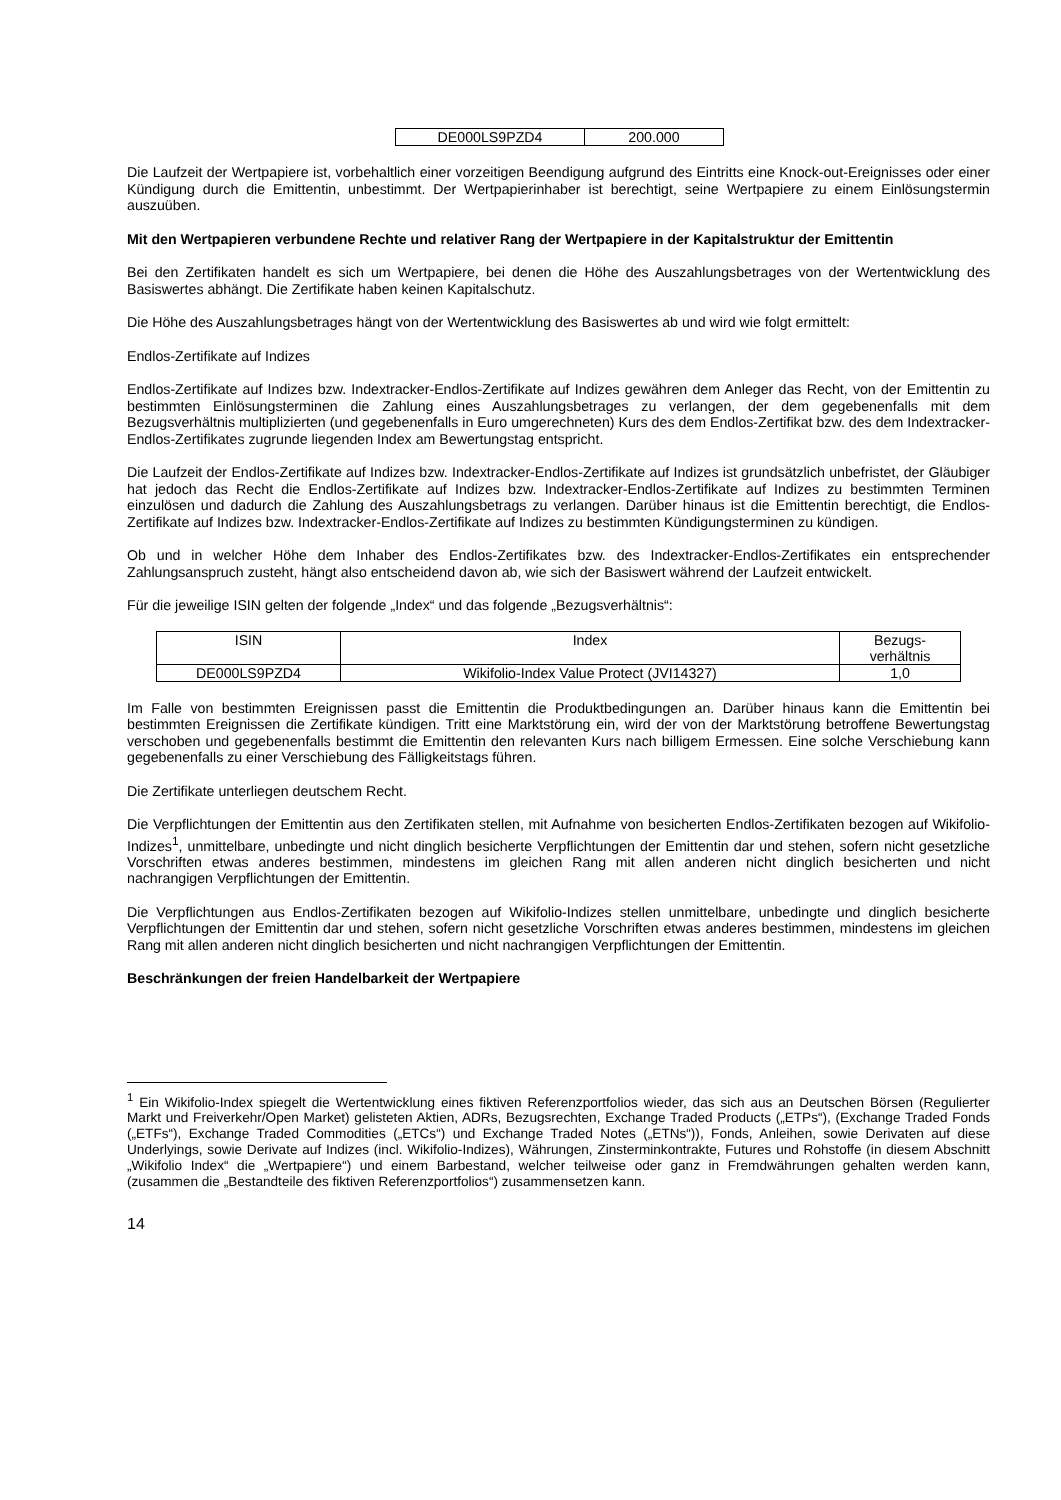| DE000LS9PZD4 | 200.000 |
Die Laufzeit der Wertpapiere ist, vorbehaltlich einer vorzeitigen Beendigung aufgrund des Eintritts eine Knock-out-Ereignisses oder einer Kündigung durch die Emittentin, unbestimmt. Der Wertpapierinhaber ist berechtigt, seine Wertpapiere zu einem Einlösungstermin auszuüben.
Mit den Wertpapieren verbundene Rechte und relativer Rang der Wertpapiere in der Kapitalstruktur der Emittentin
Bei den Zertifikaten handelt es sich um Wertpapiere, bei denen die Höhe des Auszahlungsbetrages von der Wertentwicklung des Basiswertes abhängt. Die Zertifikate haben keinen Kapitalschutz.
Die Höhe des Auszahlungsbetrages hängt von der Wertentwicklung des Basiswertes ab und wird wie folgt ermittelt:
Endlos-Zertifikate auf Indizes
Endlos-Zertifikate auf Indizes bzw. Indextracker-Endlos-Zertifikate auf Indizes gewähren dem Anleger das Recht, von der Emittentin zu bestimmten Einlösungsterminen die Zahlung eines Auszahlungsbetrages zu verlangen, der dem gegebenenfalls mit dem Bezugsverhältnis multiplizierten (und gegebenenfalls in Euro umgerechneten) Kurs des dem Endlos-Zertifikat bzw. des dem Indextracker-Endlos-Zertifikates zugrunde liegenden Index am Bewertungstag entspricht.
Die Laufzeit der Endlos-Zertifikate auf Indizes bzw. Indextracker-Endlos-Zertifikate auf Indizes ist grundsätzlich unbefristet, der Gläubiger hat jedoch das Recht die Endlos-Zertifikate auf Indizes bzw. Indextracker-Endlos-Zertifikate auf Indizes zu bestimmten Terminen einzulösen und dadurch die Zahlung des Auszahlungsbetrags zu verlangen. Darüber hinaus ist die Emittentin berechtigt, die Endlos-Zertifikate auf Indizes bzw. Indextracker-Endlos-Zertifikate auf Indizes zu bestimmten Kündigungsterminen zu kündigen.
Ob und in welcher Höhe dem Inhaber des Endlos-Zertifikates bzw. des Indextracker-Endlos-Zertifikates ein entsprechender Zahlungsanspruch zusteht, hängt also entscheidend davon ab, wie sich der Basiswert während der Laufzeit entwickelt.
Für die jeweilige ISIN gelten der folgende „Index“ und das folgende „Bezugsverhältnis“:
| ISIN | Index | Bezugs- verhältnis |
| --- | --- | --- |
| DE000LS9PZD4 | Wikifolio-Index Value Protect (JVI14327) | 1,0 |
Im Falle von bestimmten Ereignissen passt die Emittentin die Produktbedingungen an. Darüber hinaus kann die Emittentin bei bestimmten Ereignissen die Zertifikate kündigen. Tritt eine Marktstörung ein, wird der von der Marktstörung betroffene Bewertungstag verschoben und gegebenenfalls bestimmt die Emittentin den relevanten Kurs nach billigem Ermessen. Eine solche Verschiebung kann gegebenenfalls zu einer Verschiebung des Fälligkeitstags führen.
Die Zertifikate unterliegen deutschem Recht.
Die Verpflichtungen der Emittentin aus den Zertifikaten stellen, mit Aufnahme von besicherten Endlos-Zertifikaten bezogen auf Wikifolio-Indizes<sup>1</sup>, unmittelbare, unbedingte und nicht dinglich besicherte Verpflichtungen der Emittentin dar und stehen, sofern nicht gesetzliche Vorschriften etwas anderes bestimmen, mindestens im gleichen Rang mit allen anderen nicht dinglich besicherten und nicht nachrangigen Verpflichtungen der Emittentin.
Die Verpflichtungen aus Endlos-Zertifikaten bezogen auf Wikifolio-Indizes stellen unmittelbare, unbedingte und dinglich besicherte Verpflichtungen der Emittentin dar und stehen, sofern nicht gesetzliche Vorschriften etwas anderes bestimmen, mindestens im gleichen Rang mit allen anderen nicht dinglich besicherten und nicht nachrangigen Verpflichtungen der Emittentin.
Beschränkungen der freien Handelbarkeit der Wertpapiere
<sup>1</sup> Ein Wikifolio-Index spiegelt die Wertentwicklung eines fiktiven Referenzportfolios wieder, das sich aus an Deutschen Börsen (Regulierter Markt und Freiverkehr/Open Market) gelisteten Aktien, ADRs, Bezugsrechten, Exchange Traded Products („ETPs“), (Exchange Traded Fonds („ETFs“), Exchange Traded Commodities („ETCs“) und Exchange Traded Notes („ETNs“)), Fonds, Anleihen, sowie Derivaten auf diese Underlyings, sowie Derivate auf Indizes (incl. Wikifolio-Indizes), Währungen, Zinsterminkontrakte, Futures und Rohstoffe (in diesem Abschnitt „Wikifolio Index“ die „Wertpapiere“) und einem Barbestand, welcher teilweise oder ganz in Fremdwährungen gehalten werden kann, (zusammen die „Bestandteile des fiktiven Referenzportfolios“) zusammensetzen kann.
14